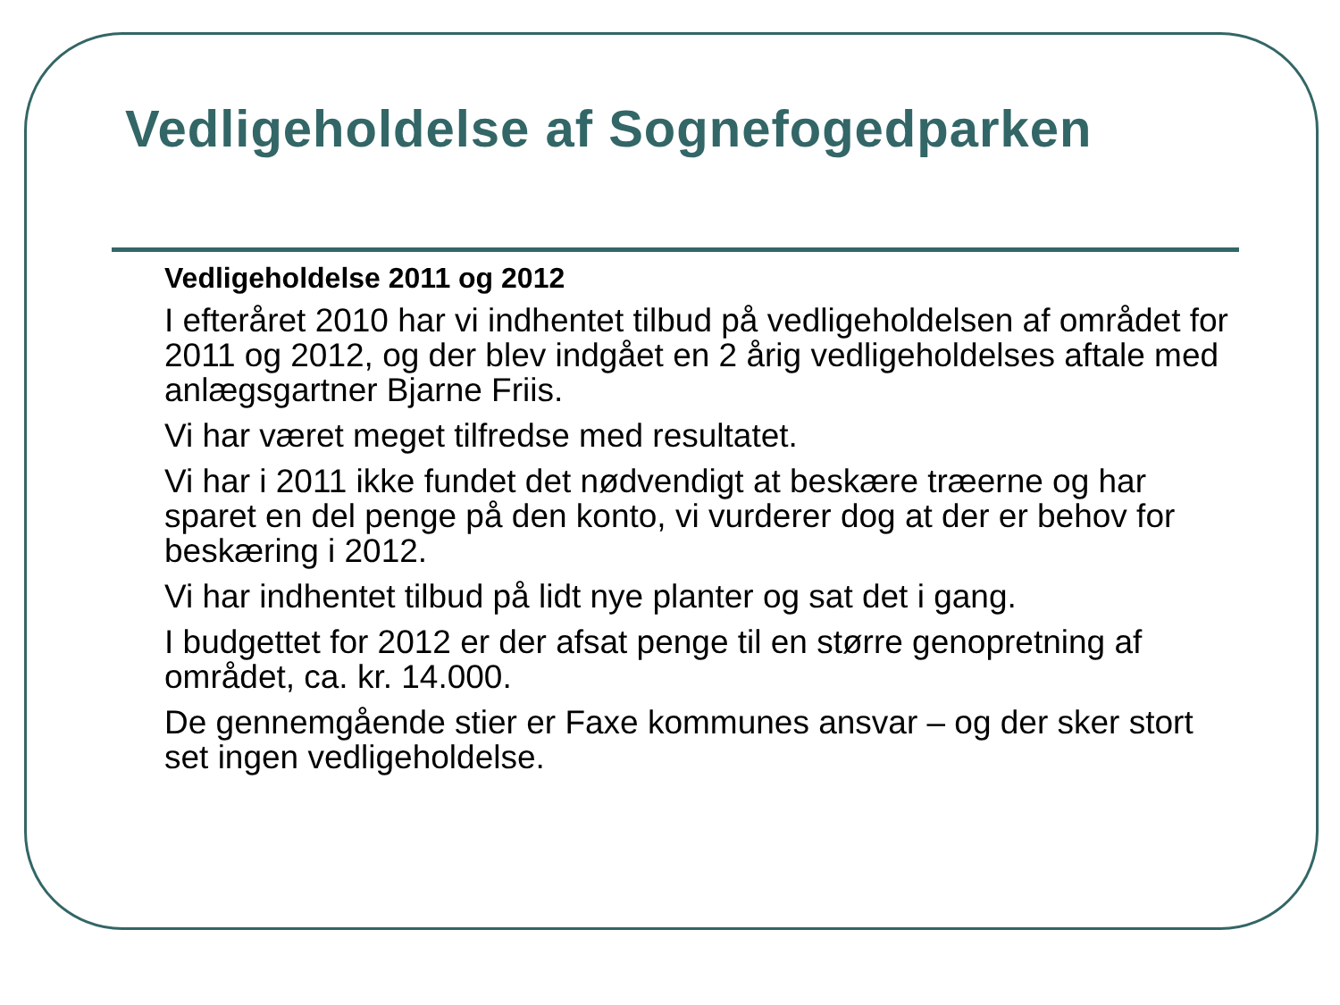Vedligeholdelse af Sognefogedparken
Vedligeholdelse 2011 og 2012
I efteråret 2010 har vi indhentet tilbud på vedligeholdelsen af området for 2011 og 2012, og der blev indgået en 2 årig vedligeholdelses aftale med anlægsgartner Bjarne Friis.
Vi har været meget tilfredse med resultatet.
Vi har i 2011 ikke fundet det nødvendigt at beskære træerne og har sparet en del penge på den konto, vi vurderer dog at der er behov for beskæring i 2012.
Vi har indhentet tilbud på lidt nye planter og sat det i gang.
I budgettet for 2012 er der afsat penge til en større genopretning af området, ca. kr. 14.000.
De gennemgående stier er Faxe kommunes ansvar – og der sker stort set ingen vedligeholdelse.